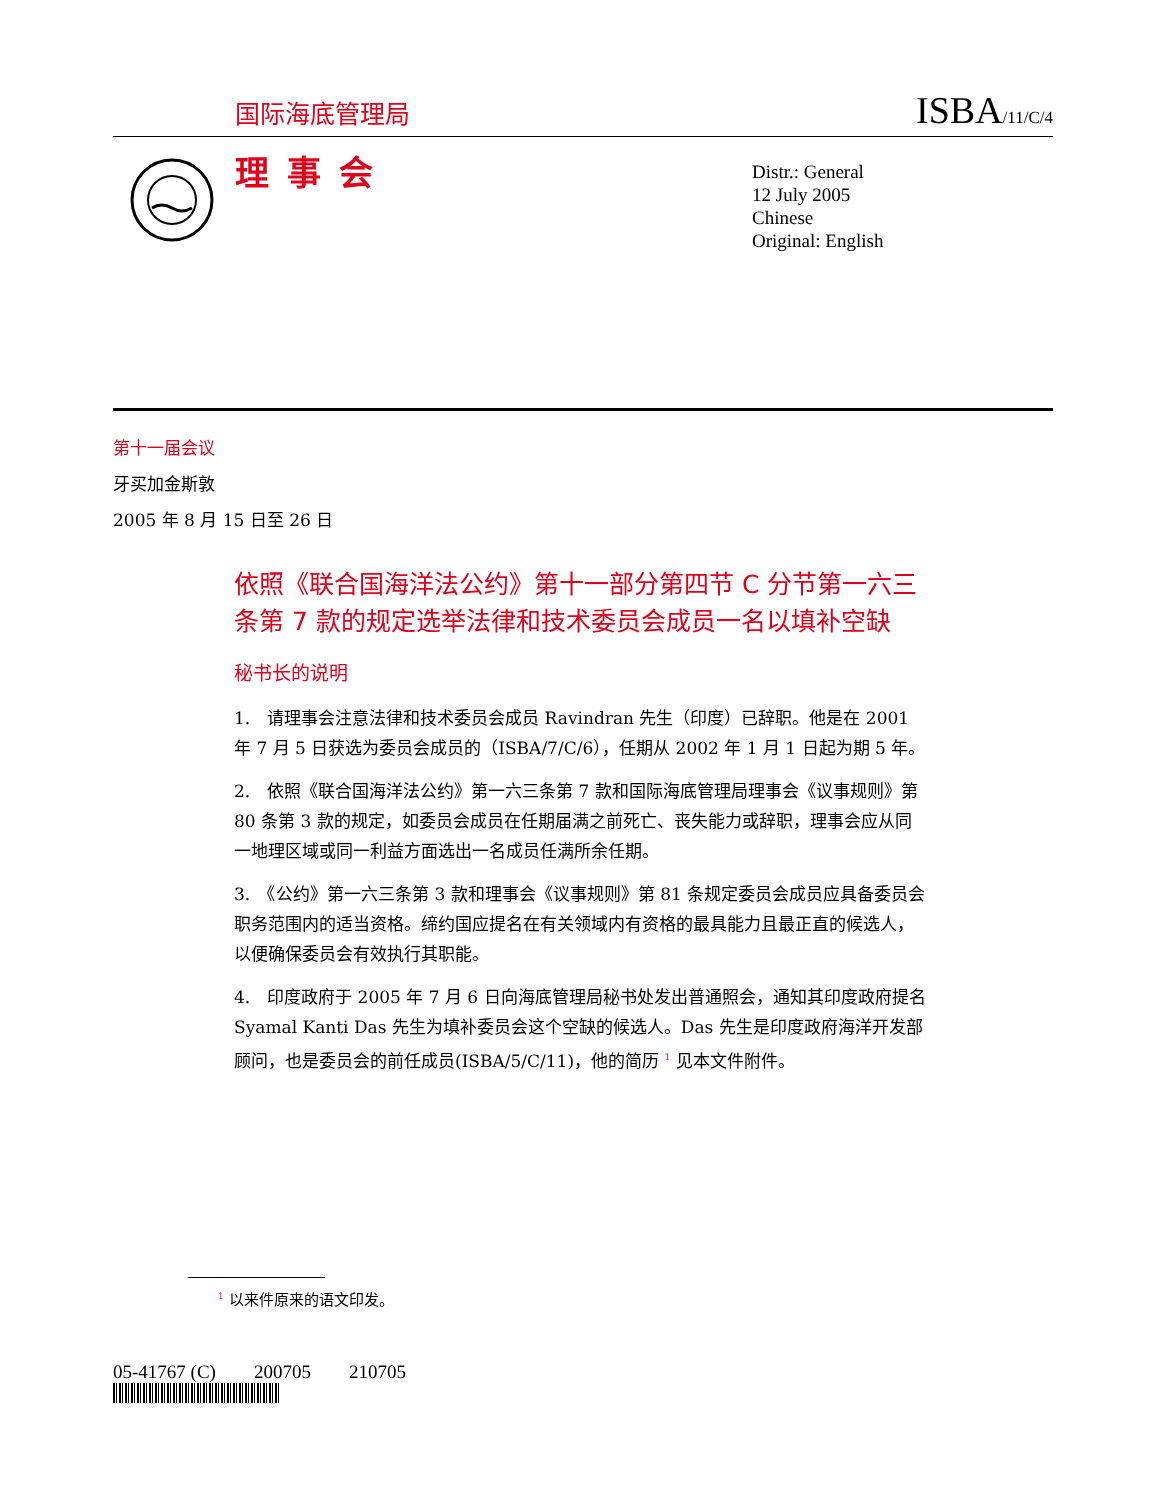国际海底管理局 ISBA/11/C/4
理事会
Distr.: General
12 July 2005
Chinese
Original: English
第十一届会议
牙买加金斯敦
2005 年 8 月 15 日至 26 日
依照《联合国海洋法公约》第十一部分第四节 C 分节第一六三条第 7 款的规定选举法律和技术委员会成员一名以填补空缺
秘书长的说明
1.　请理事会注意法律和技术委员会成员 Ravindran 先生（印度）已辞职。他是在 2001 年 7 月 5 日获选为委员会成员的（ISBA/7/C/6），任期从 2002 年 1 月 1 日起为期 5 年。
2.　依照《联合国海洋法公约》第一六三条第 7 款和国际海底管理局理事会《议事规则》第 80 条第 3 款的规定，如委员会成员在任期届满之前死亡、丧失能力或辞职，理事会应从同一地理区域或同一利益方面选出一名成员任满所余任期。
3.　《公约》第一六三条第 3 款和理事会《议事规则》第 81 条规定委员会成员应具备委员会职务范围内的适当资格。缔约国应提名在有关领域内有资格的最具能力且最正直的候选人，以便确保委员会有效执行其职能。
4.　印度政府于 2005 年 7 月 6 日向海底管理局秘书处发出普通照会，通知其印度政府提名 Syamal Kanti Das 先生为填补委员会这个空缺的候选人。Das 先生是印度政府海洋开发部顾问，也是委员会的前任成员(ISBA/5/C/11)，他的简历 <sup>1</sup> 见本文件附件。
<sup>1</sup> 以来件原来的语文印发。
05-41767 (C)　　200705　　210705